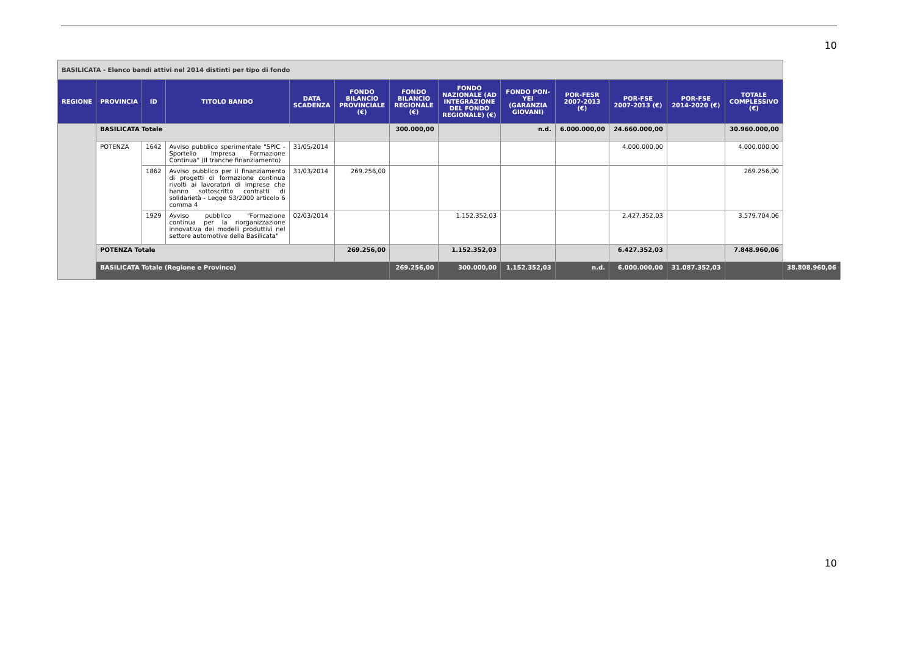10
| BASILICATA - Elenco bandi attivi nel 2014 distinti per tipo di fondo | | | | | | | | | | | | | |
| REGIONE | PROVINCIA | ID | TITOLO BANDO | DATA SCADENZA | FONDO BILANCIO PROVINCIALE (€) | FONDO BILANCIO REGIONALE (€) | FONDO NAZIONALE (AD INTEGRAZIONE DEL FONDO REGIONALE) (€) | FONDO PON-YEI (GARANZIA GIOVANI) | POR-FESR 2007-2013 (€) | POR-FSE 2007-2013 (€) | POR-FSE 2014-2020 (€) | TOTALE COMPLESSIVO (€) | |
| | BASILICATA Totale | | | | | 300.000,00 | | n.d. | 6.000.000,00 | 24.660.000,00 | | 30.960.000,00 | |
| | POTENZA | 1642 | Avviso pubblico sperimentale "SPIC - Sportello Impresa Formazione Continua" (II tranche finanziamento) | 31/05/2014 | | | | | | 4.000.000,00 | | 4.000.000,00 | |
| | | 1862 | Avviso pubblico per il finanziamento di progetti di formazione continua rivolti ai lavoratori di imprese che hanno sottoscritto contratti di solidarietà - Legge 53/2000 articolo 6 comma 4 | 31/03/2014 | 269.256,00 | | | | | | | 269.256,00 | |
| | | 1929 | Avviso pubblico "Formazione continua per la riorganizzazione innovativa dei modelli produttivi nel settore automotive della Basilicata" | 02/03/2014 | | | 1.152.352,03 | | | 2.427.352,03 | | 3.579.704,06 | |
| | POTENZA Totale | | | | 269.256,00 | | 1.152.352,03 | | | 6.427.352,03 | | 7.848.960,06 | |
| | BASILICATA Totale (Regione e Province) | | | | | 269.256,00 | 300.000,00 | 1.152.352,03 | n.d. | 6.000.000,00 | 31.087.352,03 | | 38.808.960,06 |
10